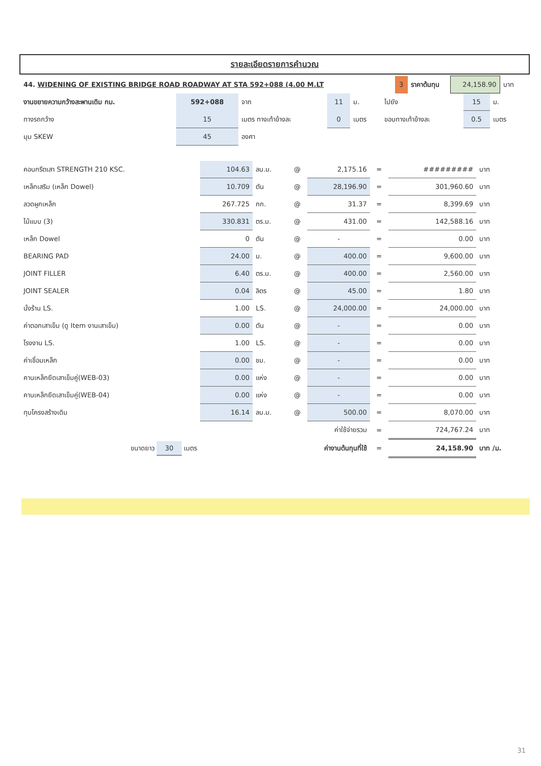รายละเอียดรายการคำนวณ
| 44. WIDENING OF EXISTING BRIDGE ROAD ROADWAY AT STA 592+088 (4.00 M.LT | 3 | ราคาต้นทุน | 24,158.90 | บาท |
| งานขยายความกว้างสะพานเดิม กม. | 592+088 | จาก | 11 | ม. | ไปยัง | 15 | ม. |
| ทางรถกว้าง | 15 | เมตร ทางเท้าข้างละ | 0 | เมตร | ขอบทางเท้าข้างละ | 0.5 | เมตร |
| มุม SKEW | 45 | องศา | | | | | |
| คอนกรีตเสา STRENGTH 210 KSC. | 104.63 | ลบ.ม. | @ | 2,175.16 | = | ######### | บาท |
| เหล็กเสริม (เหล็ก Dowel) | 10.709 | ตัน | @ | 28,196.90 | = | 301,960.60 | บาท |
| ลวดผูกเหล็ก | 267.725 | กก. | @ | 31.37 | = | 8,399.69 | บาท |
| ไม้แบบ (3) | 330.831 | ตร.ม. | @ | 431.00 | = | 142,588.16 | บาท |
| เหล็ก Dowel | 0 | ตัน | @ | - | = | 0.00 | บาท |
| BEARING PAD | 24.00 | ม. | @ | 400.00 | = | 9,600.00 | บาท |
| JOINT FILLER | 6.40 | ตร.ม. | @ | 400.00 | = | 2,560.00 | บาท |
| JOINT SEALER | 0.04 | ลิตร | @ | 45.00 | = | 1.80 | บาท |
| นั่งร้าน LS. | 1.00 | LS. | @ | 24,000.00 | = | 24,000.00 | บาท |
| ค่าตอกเสาเข็ม (ดู Item งานเสาเข็ม) | 0.00 | ตัน | @ | - | = | 0.00 | บาท |
| โรงงาน LS. | 1.00 | LS. | @ | - | = | 0.00 | บาท |
| ค่าเชื่อมเหล็ก | 0.00 | ชม. | @ | - | = | 0.00 | บาท |
| คานเหล็กยึดเสาเข็มคู่(WEB-03) | 0.00 | แห่ง | @ | - | = | 0.00 | บาท |
| คานเหล็กยึดเสาเข็มคู่(WEB-04) | 0.00 | แห่ง | @ | - | = | 0.00 | บาท |
| ทุบโครงสร้างเดิม | 16.14 | ลบ.ม. | @ | 500.00 | = | 8,070.00 | บาท |
| ค่าใช้จ่ายรวม | | | | | = | 724,767.24 | บาท |
| ขนาดยาว 30 เมตร | ค่างานต้นทุนที่ใช้ | | | | = | 24,158.90 | บาท /ม. |
31